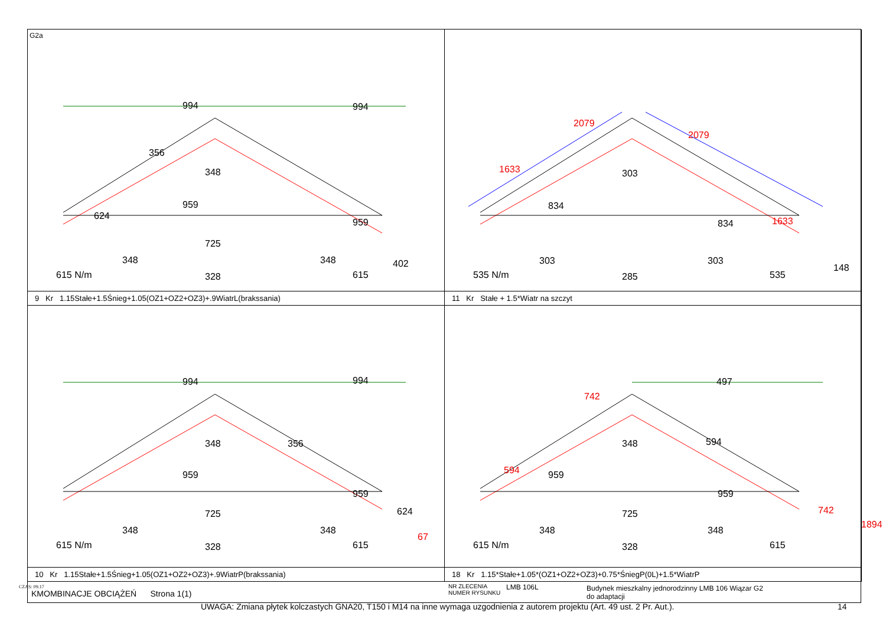G2a
994 994
356
348
624
959
959
725
348 348 402
615 N/m 328 615
9 Kr 1.15Stałe+1.5Śnieg+1.05(OZ1+OZ2+OZ3)+.9WiatrL(brakssania)
2079
2079
303 1633
834
834 1633
148
303 303
535 N/m 285 535
11 Kr Stałe + 1.5*Wiatr na szczyt
994 994
348 356
959
959
624
67
725
348 348
615 N/m 328 615
10 Kr 1.15Stałe+1.5Śnieg+1.05(OZ1+OZ2+OZ3)+.9WiatrP(brakssania)
497
742
348 594
594 959
959
742
1894
725
348 348
615 N/m 328 615
18 Kr 1.15*Stałe+1.05*(OZ1+OZ2+OZ3)+0.75*ŚniegP(0L)+1.5*WiatrP
KMOMBINACJE OBCIĄŻEŃ Strona 1(1)
NR ZLECENIA
NUMER RYSUNKU
LMB 106L Budynek mieszkalny jednorodzinny LMB 106 Wiązar G2
do adaptacji
CZAS: 09.17
UWAGA: Zmiana płytek kolczastych GNA20, T150 i M14 na inne wymaga uzgodnienia z autorem projektu (Art. 49 ust. 2 Pr. Aut.).
14